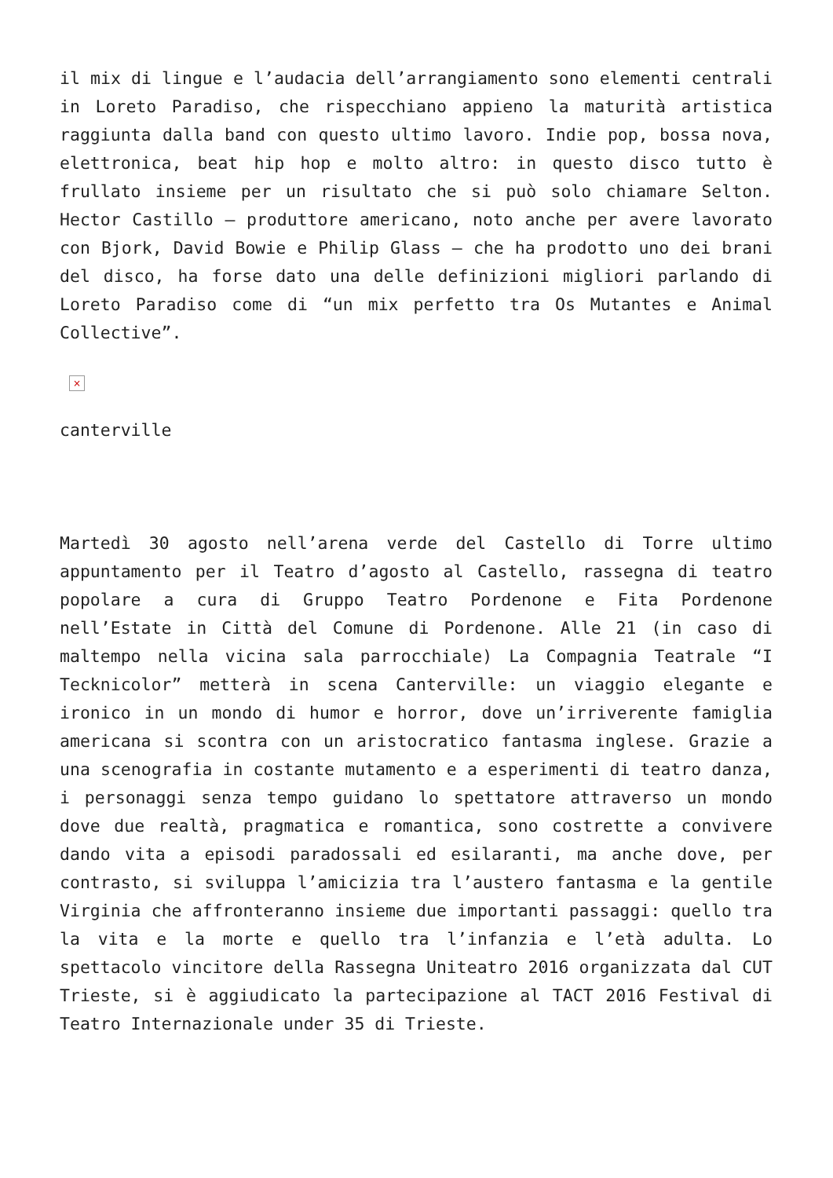il mix di lingue e l’audacia dell’arrangiamento sono elementi centrali in Loreto Paradiso, che rispecchiano appieno la maturità artistica raggiunta dalla band con questo ultimo lavoro. Indie pop, bossa nova, elettronica, beat hip hop e molto altro: in questo disco tutto è frullato insieme per un risultato che si può solo chiamare Selton. Hector Castillo – produttore americano, noto anche per avere lavorato con Bjork, David Bowie e Philip Glass – che ha prodotto uno dei brani del disco, ha forse dato una delle definizioni migliori parlando di Loreto Paradiso come di “un mix perfetto tra Os Mutantes e Animal Collective”.
×
canterville
Martedì 30 agosto nell’arena verde del Castello di Torre ultimo appuntamento per il Teatro d’agosto al Castello, rassegna di teatro popolare a cura di Gruppo Teatro Pordenone e Fita Pordenone nell’Estate in Città del Comune di Pordenone. Alle 21 (in caso di maltempo nella vicina sala parrocchiale) La Compagnia Teatrale “I Tecknicolor” metterà in scena Canterville: un viaggio elegante e ironico in un mondo di humor e horror, dove un’irriverente famiglia americana si scontra con un aristocratico fantasma inglese. Grazie a una scenografia in costante mutamento e a esperimenti di teatro danza, i personaggi senza tempo guidano lo spettatore attraverso un mondo dove due realtà, pragmatica e romantica, sono costrette a convivere dando vita a episodi paradossali ed esilaranti, ma anche dove, per contrasto, si sviluppa l’amicizia tra l’austero fantasma e la gentile Virginia che affronteranno insieme due importanti passaggi: quello tra la vita e la morte e quello tra l’infanzia e l’età adulta. Lo spettacolo vincitore della Rassegna Uniteatro 2016 organizzata dal CUT Trieste, si è aggiudicato la partecipazione al TACT 2016 Festival di Teatro Internazionale under 35 di Trieste.